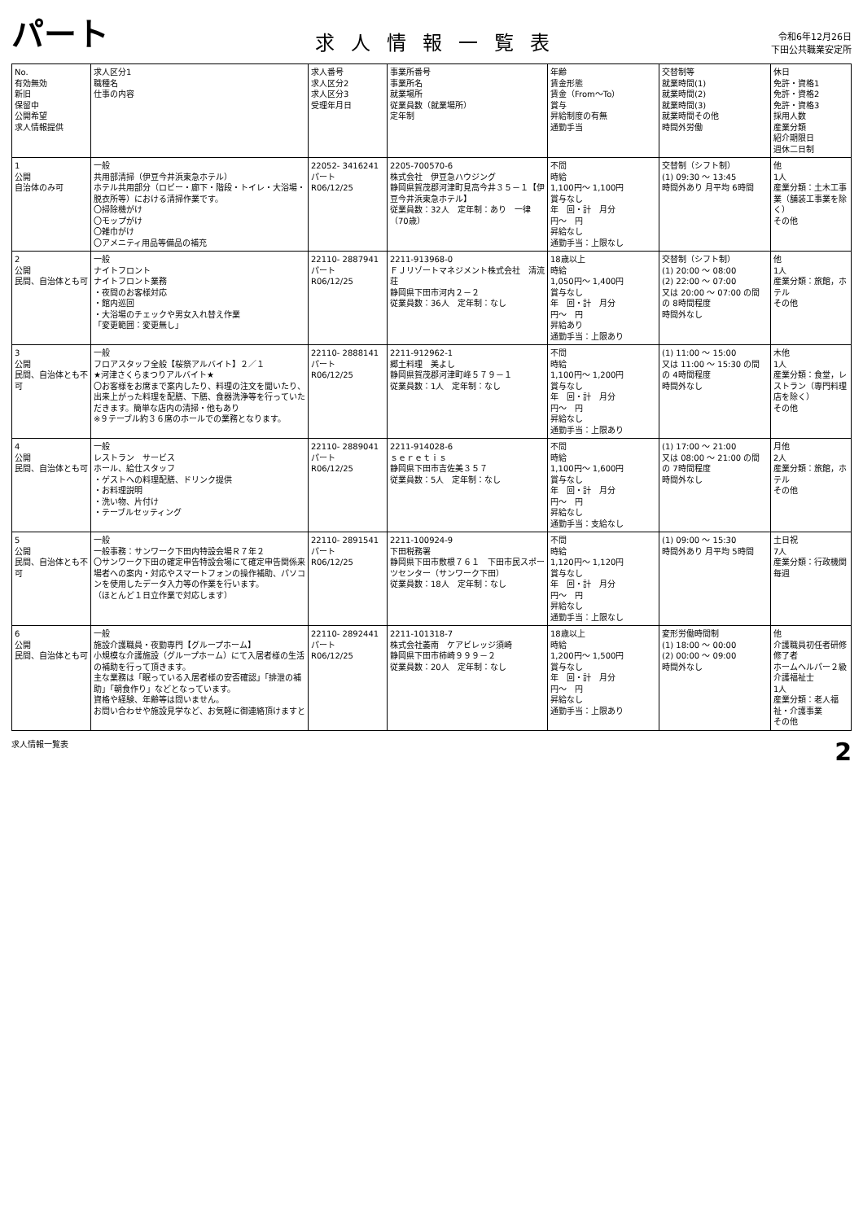パート 求人情報一覧表 令和6年12月26日
下田公共職業安定所
| No. 有効無効 新旧 保留中 公開希望 求人情報提供 | 求人区分1 職種名 仕事の内容 | 求人番号 求人区分2 求人区分3 受理年月日 | 事業所番号 事業所名 就業場所 従業員数（就業場所） 定年制 | 年齢 賃金形態 賃金（From〜To） 賞与 昇給制度の有無 通勤手当 | 交替制等 就業時間(1) 就業時間(2) 就業時間(3) 就業時間その他 時間外労働 | 休日 免許・資格1 免許・資格2 免許・資格3 採用人数 産業分類 紹介期限日 週休二日制 |
| --- | --- | --- | --- | --- | --- | --- |
| 1 公開 自治体のみ可 | 一般 共用部清掃（伊豆今井浜東急ホテル） ホテル共用部分（ロビー・廊下・階段・トイレ・大浴場・脱衣所等）における清掃作業です。 〇掃除機がけ 〇モップがけ 〇雑巾がけ 〇アメニティ用品等備品の補充 | 22052- 3416241 パート R06/12/25 | 2205-700570-6 株式会社 伊豆急ハウジング 静岡県賀茂郡河津町見高今井３５－１【伊豆今井浜東急ホテル】 従業員数：32人 定年制：あり 一律（70歳） | 不問 時給 1,100円〜 1,100円 賞与なし 年 回・計 月分 円〜 円 昇給なし 通勤手当：上限なし | 交替制（シフト制） (1) 09:30 〜 13:45 時間外あり 月平均 6時間 | 他 1人 産業分類：土木工事業（舗装工事業を除く） その他 |
| 2 公開 民間、自治体とも可 | 一般 ナイトフロント ナイトフロント業務 ・夜間のお客様対応 ・館内巡回 ・大浴場のチェックや男女入れ替え作業 「変更範囲：変更無し」 | 22110- 2887941 パート R06/12/25 | 2211-913968-0 ＦＪリゾートマネジメント株式会社 清流荘 静岡県下田市河内２－２ 従業員数：36人 定年制：なし | 18歳以上 時給 1,050円〜 1,400円 賞与なし 年 回・計 月分 円〜 円 昇給あり 通勤手当：上限あり | 交替制（シフト制） (1) 20:00 〜 08:00 (2) 22:00 〜 07:00 又は 20:00 〜 07:00 の間の 8時間程度 時間外なし | 他 1人 産業分類：旅館，ホテル その他 |
| 3 公開 民間、自治体とも不可 | 一般 フロアスタッフ全般【桜祭アルバイト】２／１ ★河津さくらまつりアルバイト★ 〇お客様をお席まで案内したり、料理の注文を聞いたり、出来上がった料理を配膳、下膳、食器洗浄等を行っていただきます。簡単な店内の清掃・他もあり ※９テーブル約３６席のホールでの業務となります。 | 22110- 2888141 パート R06/12/25 | 2211-912962-1 郷土料理 美よし 静岡県賀茂郡河津町峰５７９－１ 従業員数：1人 定年制：なし | 不問 時給 1,100円〜 1,200円 賞与なし 年 回・計 月分 円〜 円 昇給なし 通勤手当：上限あり | (1) 11:00 〜 15:00 又は 11:00 〜 15:30 の間の 4時間程度 時間外なし | 木他 1人 産業分類：食堂，レストラン（専門料理店を除く） その他 |
| 4 公開 民間、自治体とも可 | 一般 レストラン サービス ホール、給仕スタッフ ・ゲストへの料理配膳、ドリンク提供 ・お料理説明 ・洗い物、片付け ・テーブルセッティング | 22110- 2889041 パート R06/12/25 | 2211-914028-6 ｓｅｒｅｔｉｓ 静岡県下田市吉佐美３５７ 従業員数：5人 定年制：なし | 不問 時給 1,100円〜 1,600円 賞与なし 年 回・計 月分 円〜 円 昇給なし 通勤手当：支給なし | (1) 17:00 〜 21:00 又は 08:00 〜 21:00 の間の 7時間程度 時間外なし | 月他 2人 産業分類：旅館，ホテル その他 |
| 5 公開 民間、自治体とも不可 | 一般 一般事務：サンワーク下田内特設会場Ｒ７年２ 〇サンワーク下田の確定申告特設会場にて確定申告関係来場者への案内・対応やスマートフォンの操作補助、パソコンを使用したデータ入力等の作業を行います。 （ほとんど１日立作業で対応します） | 22110- 2891541 パート R06/12/25 | 2211-100924-9 下田税務署 静岡県下田市敷根７６１ 下田市民スポーツセンター（サンワーク下田） 従業員数：18人 定年制：なし | 不問 時給 1,120円〜 1,120円 賞与なし 年 回・計 月分 円〜 円 昇給なし 通勤手当：上限なし | (1) 09:00 〜 15:30 時間外あり 月平均 5時間 | 土日祝 7人 産業分類：行政機関 毎週 |
| 6 公開 民間、自治体とも可 | 一般 施設介護職員・夜勤専門【グループホーム】 小規模な介護施設（グループホーム）にて入居者様の生活の補助を行って頂きます。 主な業務は「眠っている入居者様の安否確認」「排泄の補助」「朝食作り」などとなっています。 資格や経験、年齢等は問いません。 お問い合わせや施設見学など、お気軽に御連絡頂けますと | 22110- 2892441 パート R06/12/25 | 2211-101318-7 株式会社萎南 ケアビレッジ須崎 静岡県下田市柿崎９９９－２ 従業員数：20人 定年制：なし | 18歳以上 時給 1,200円〜 1,500円 賞与なし 年 回・計 月分 円〜 円 昇給なし 通勤手当：上限あり | 変形労働時間制 (1) 18:00 〜 00:00 (2) 00:00 〜 09:00 時間外なし | 他 介護職員初任者研修修了者 ホームヘルパー２級 介護福祉士 1人 産業分類：老人福祉・介護事業 その他 |
求人情報一覧表 2